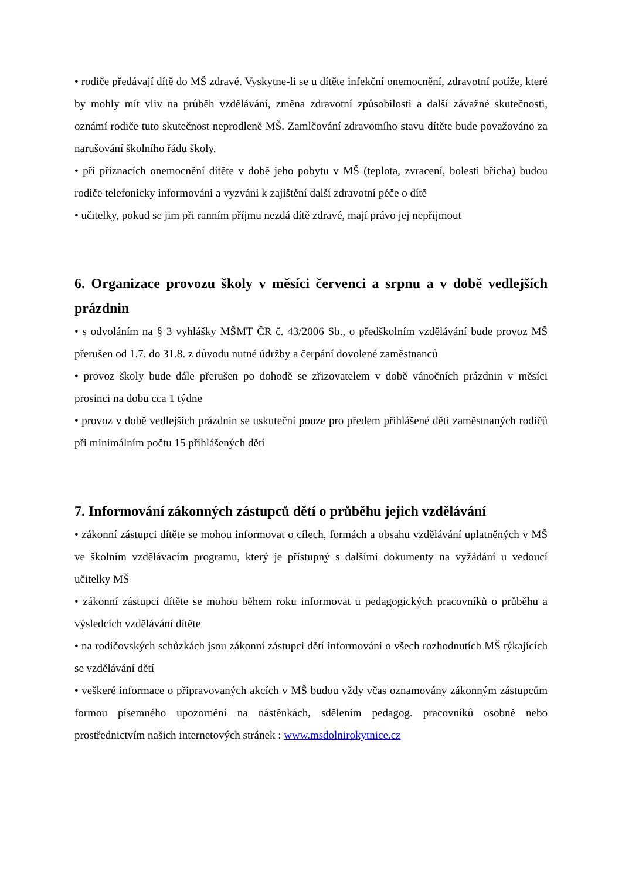• rodiče předávají dítě do MŠ zdravé. Vyskytne-li se u dítěte infekční onemocnění, zdravotní potíže, které by mohly mít vliv na průběh vzdělávání, změna zdravotní způsobilosti a další závažné skutečnosti, oznámí rodiče tuto skutečnost neprodleně MŠ. Zamlčování zdravotního stavu dítěte bude považováno za narušování školního řádu školy.
• při příznacích onemocnění dítěte v době jeho pobytu v MŠ (teplota, zvracení, bolesti břicha) budou rodiče telefonicky informováni a vyzváni k zajištění další zdravotní péče o dítě
• učitelky, pokud se jim při ranním příjmu nezdá dítě zdravé, mají právo jej nepřijmout
6. Organizace provozu školy v měsíci červenci a srpnu a v době vedlejších prázdnin
• s odvoláním na § 3 vyhlášky MŠMT ČR č. 43/2006 Sb., o předškolním vzdělávání bude provoz MŠ přerušen od 1.7. do 31.8. z důvodu nutné údržby a čerpání dovolené zaměstnanců
• provoz školy bude dále přerušen po dohodě se zřizovatelem v době vánočních prázdnin v měsíci prosinci na dobu cca 1 týdne
• provoz v době vedlejších prázdnin se uskuteční pouze pro předem přihlášené děti zaměstnaných rodičů při minimálním počtu 15 přihlášených dětí
7. Informování zákonných zástupců dětí o průběhu jejich vzdělávání
• zákonní zástupci dítěte se mohou informovat o cílech, formách a obsahu vzdělávání uplatněných v MŠ ve školním vzdělávacím programu, který je přístupný s dalšími dokumenty na vyžádání u vedoucí učitelky MŠ
• zákonní zástupci dítěte se mohou během roku informovat u pedagogických pracovníků o průběhu a výsledcích vzdělávání dítěte
• na rodičovských schůzkách jsou zákonní zástupci dětí informováni o všech rozhodnutích MŠ týkajících se vzdělávání dětí
• veškeré informace o připravovaných akcích v MŠ budou vždy včas oznamovány zákonným zástupcům formou písemného upozornění na nástěnkách, sdělením pedagog. pracovníků osobně nebo prostřednictvím našich internetových stránek : www.msdolnirokytnice.cz